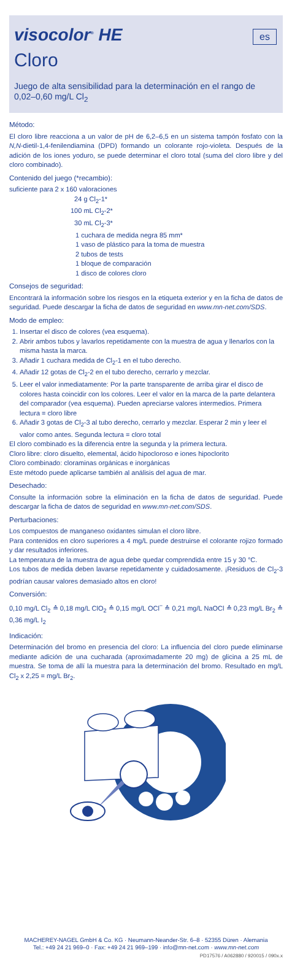visocolor<sup>®</sup> HE
es
Cloro
Juego de alta sensibilidad para la determinación en el rango de 0,02–0,60 mg/L Cl<sub>2</sub>
Método:
El cloro libre reacciona a un valor de pH de 6,2–6,5 en un sistema tampón fosfato con la N,N-dietil-1,4-fenilendiamina (DPD) formando un colorante rojo-violeta. Después de la adición de los iones yoduro, se puede determinar el cloro total (suma del cloro libre y del cloro combinado).
Contenido del juego (*recambio):
suficiente para 2 x 160 valoraciones
24 g Cl<sub>2</sub>-1*
100 mL Cl<sub>2</sub>-2*
30 mL Cl<sub>2</sub>-3*
1 cuchara de medida negra 85 mm*
1 vaso de plástico para la toma de muestra
2 tubos de tests
1 bloque de comparación
1 disco de colores cloro
Consejos de seguridad:
Encontrará la información sobre los riesgos en la etiqueta exterior y en la ficha de datos de seguridad. Puede descargar la ficha de datos de seguridad en www.mn-net.com/SDS.
Modo de empleo:
1. Insertar el disco de colores (vea esquema).
2. Abrir ambos tubos y lavarlos repetidamente con la muestra de agua y llenarlos con la misma hasta la marca.
3. Añadir 1 cuchara medida de Cl<sub>2</sub>-1 en el tubo derecho.
4. Añadir 12 gotas de Cl<sub>2</sub>-2 en el tubo derecho, cerrarlo y mezclar.
5. Leer el valor inmediatamente: Por la parte transparente de arriba girar el disco de colores hasta coincidir con los colores. Leer el valor en la marca de la parte delantera del comparador (vea esquema). Pueden apreciarse valores intermedios. Primera lectura = cloro libre
6. Añadir 3 gotas de Cl<sub>2</sub>-3 al tubo derecho, cerrarlo y mezclar. Esperar 2 min y leer el valor como antes. Segunda lectura = cloro total
El cloro combinado es la diferencia entre la segunda y la primera lectura.
Cloro libre: cloro disuelto, elemental, ácido hipocloroso e iones hipoclorito
Cloro combinado: cloraminas orgánicas e inorgánicas
Este método puede aplicarse también al análisis del agua de mar.
Desechado:
Consulte la información sobre la eliminación en la ficha de datos de seguridad. Puede descargar la ficha de datos de seguridad en www.mn-net.com/SDS.
Perturbaciones:
Los compuestos de manganeso oxidantes simulan el cloro libre.
Para contenidos en cloro superiores a 4 mg/L puede destruirse el colorante rojizo formado y dar resultados inferiores.
La temperatura de la muestra de agua debe quedar comprendida entre 15 y 30 °C.
Los tubos de medida deben lavarse repetidamente y cuidadosamente. ¡Residuos de Cl<sub>2</sub>-3 podrían causar valores demasiado altos en cloro!
Conversión:
0,10 mg/L Cl<sub>2</sub> ≙ 0,18 mg/L ClO<sub>2</sub> ≙ 0,15 mg/L OCl<sup>−</sup> ≙ 0,21 mg/L NaOCl ≙ 0,23 mg/L Br<sub>2</sub> ≙ 0,36 mg/L I<sub>2</sub>
Indicación:
Determinación del bromo en presencia del cloro: La influencia del cloro puede eliminarse mediante adición de una cucharada (aproximadamente 20 mg) de glicina a 25 mL de muestra. Se toma de allí la muestra para la determinación del bromo. Resultado en mg/L Cl<sub>2</sub> x 2,25 = mg/L Br<sub>2</sub>.
MACHEREY-NAGEL GmbH & Co. KG · Neumann-Neander-Str. 6–8 · 52355 Düren · Alemania
Tel.: +49 24 21 969–0 · Fax: +49 24 21 969–199 · info@mn-net.com · www.mn-net.com
PD17576 / A062880 / 920015 / 090x.x